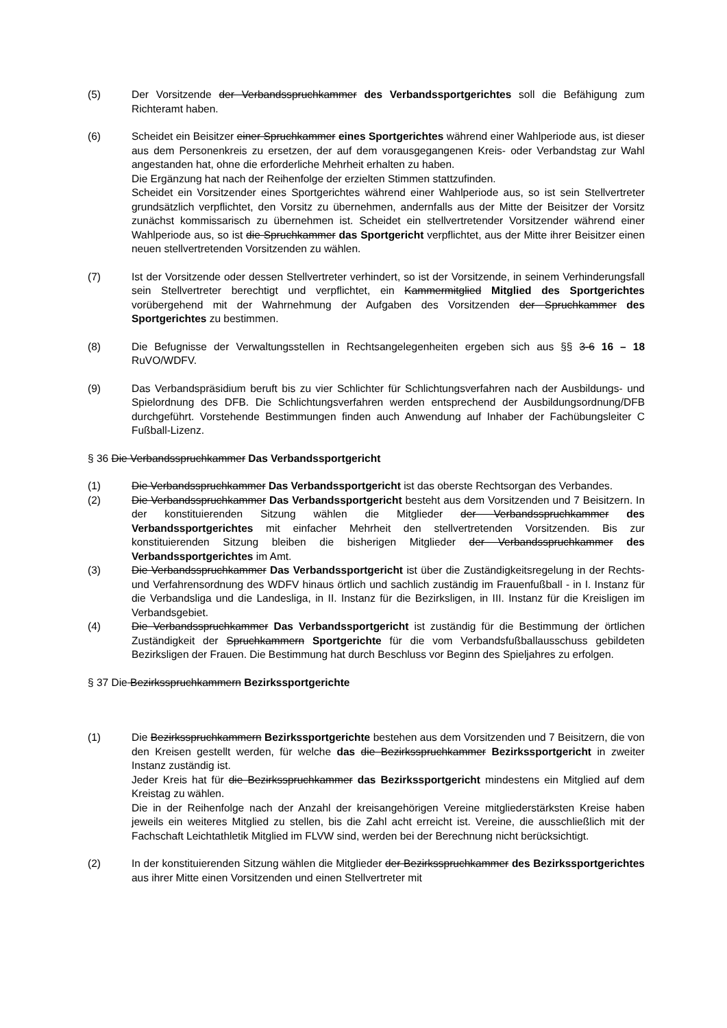(5) Der Vorsitzende der Verbandsspruchkammer des Verbandssportgerichtes soll die Befähigung zum Richteramt haben.
(6) Scheidet ein Beisitzer einer Spruchkammer eines Sportgerichtes während einer Wahlperiode aus, ist dieser aus dem Personenkreis zu ersetzen, der auf dem vorausgegangenen Kreis- oder Verbandstag zur Wahl angestanden hat, ohne die erforderliche Mehrheit erhalten zu haben.
Die Ergänzung hat nach der Reihenfolge der erzielten Stimmen stattzufinden.
Scheidet ein Vorsitzender eines Sportgerichtes während einer Wahlperiode aus, so ist sein Stellvertreter grundsätzlich verpflichtet, den Vorsitz zu übernehmen, andernfalls aus der Mitte der Beisitzer der Vorsitz zunächst kommissarisch zu übernehmen ist. Scheidet ein stellvertretender Vorsitzender während einer Wahlperiode aus, so ist die Spruchkammer das Sportgericht verpflichtet, aus der Mitte ihrer Beisitzer einen neuen stellvertretenden Vorsitzenden zu wählen.
(7) Ist der Vorsitzende oder dessen Stellvertreter verhindert, so ist der Vorsitzende, in seinem Verhinderungsfall sein Stellvertreter berechtigt und verpflichtet, ein Kammermitglied Mitglied des Sportgerichtes vorübergehend mit der Wahrnehmung der Aufgaben des Vorsitzenden der Spruchkammer des Sportgerichtes zu bestimmen.
(8) Die Befugnisse der Verwaltungsstellen in Rechtsangelegenheiten ergeben sich aus §§ 3-6 16 – 18 RuVO/WDFV.
(9) Das Verbandspräsidium beruft bis zu vier Schlichter für Schlichtungsverfahren nach der Ausbildungs- und Spielordnung des DFB. Die Schlichtungsverfahren werden entsprechend der Ausbildungsordnung/DFB durchgeführt. Vorstehende Bestimmungen finden auch Anwendung auf Inhaber der Fachübungsleiter C Fußball-Lizenz.
§ 36 Die Verbandsspruchkammer Das Verbandssportgericht
(1) Die Verbandsspruchkammer Das Verbandssportgericht ist das oberste Rechtsorgan des Verbandes.
(2) Die Verbandsspruchkammer Das Verbandssportgericht besteht aus dem Vorsitzenden und 7 Beisitzern. In der konstituierenden Sitzung wählen die Mitglieder der Verbandsspruchkammer des Verbandssportgerichtes mit einfacher Mehrheit den stellvertretenden Vorsitzenden. Bis zur konstituierenden Sitzung bleiben die bisherigen Mitglieder der Verbandsspruchkammer des Verbandssportgerichtes im Amt.
(3) Die Verbandsspruchkammer Das Verbandssportgericht ist über die Zuständigkeitsregelung in der Rechts- und Verfahrensordnung des WDFV hinaus örtlich und sachlich zuständig im Frauenfußball - in I. Instanz für die Verbandsliga und die Landesliga, in II. Instanz für die Bezirksligen, in III. Instanz für die Kreisligen im Verbandsgebiet.
(4) Die Verbandsspruchkammer Das Verbandssportgericht ist zuständig für die Bestimmung der örtlichen Zuständigkeit der Spruchkammern Sportgerichte für die vom Verbandsfußballausschuss gebildeten Bezirksligen der Frauen. Die Bestimmung hat durch Beschluss vor Beginn des Spieljahres zu erfolgen.
§ 37 Die Bezirksspruchkammern Bezirkssportgerichte
(1) Die Bezirksspruchkammern Bezirkssportgerichte bestehen aus dem Vorsitzenden und 7 Beisitzern, die von den Kreisen gestellt werden, für welche das die Bezirksspruchkammer Bezirkssportgericht in zweiter Instanz zuständig ist.
Jeder Kreis hat für die Bezirksspruchkammer das Bezirkssportgericht mindestens ein Mitglied auf dem Kreistag zu wählen.
Die in der Reihenfolge nach der Anzahl der kreisangehörigen Vereine mitgliederstärksten Kreise haben jeweils ein weiteres Mitglied zu stellen, bis die Zahl acht erreicht ist. Vereine, die ausschließlich mit der Fachschaft Leichtathletik Mitglied im FLVW sind, werden bei der Berechnung nicht berücksichtigt.
(2) In der konstituierenden Sitzung wählen die Mitglieder der Bezirksspruchkammer des Bezirkssportgerichtes aus ihrer Mitte einen Vorsitzenden und einen Stellvertreter mit